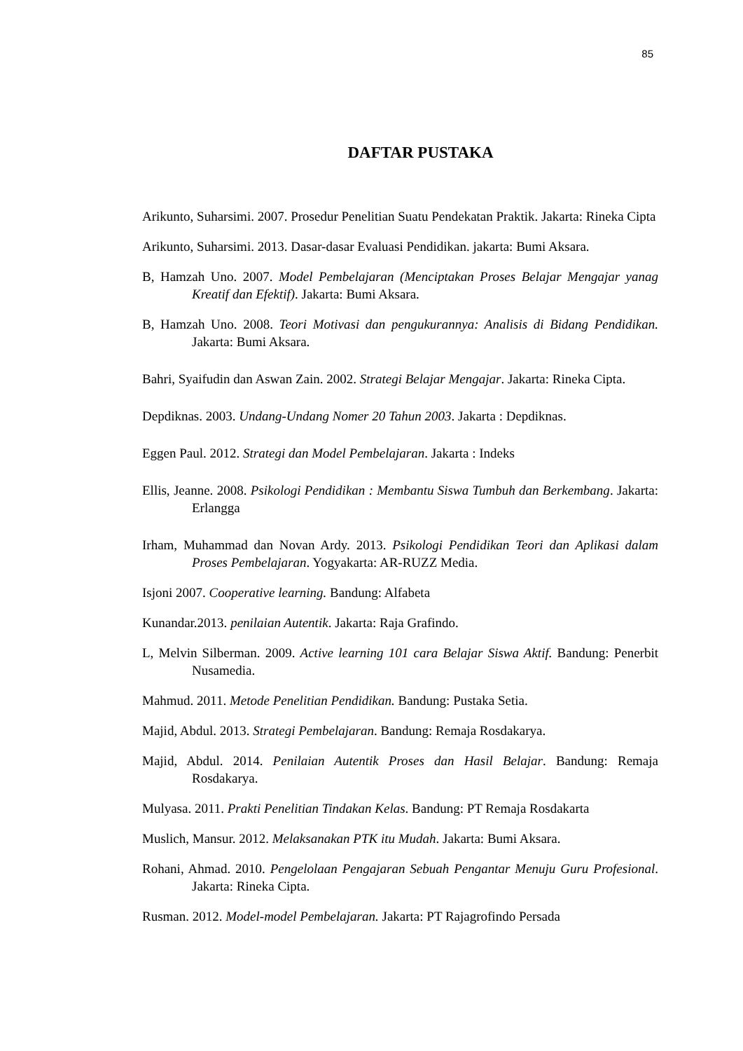85
DAFTAR PUSTAKA
Arikunto, Suharsimi. 2007. Prosedur Penelitian Suatu Pendekatan Praktik. Jakarta: Rineka Cipta
Arikunto, Suharsimi. 2013. Dasar-dasar Evaluasi Pendidikan. jakarta: Bumi Aksara.
B, Hamzah Uno. 2007. Model Pembelajaran (Menciptakan Proses Belajar Mengajar yanag Kreatif dan Efektif). Jakarta: Bumi Aksara.
B, Hamzah Uno. 2008. Teori Motivasi dan pengukurannya: Analisis di Bidang Pendidikan. Jakarta: Bumi Aksara.
Bahri, Syaifudin dan Aswan Zain. 2002. Strategi Belajar Mengajar. Jakarta: Rineka Cipta.
Depdiknas. 2003. Undang-Undang Nomer 20 Tahun 2003. Jakarta : Depdiknas.
Eggen Paul. 2012. Strategi dan Model Pembelajaran. Jakarta : Indeks
Ellis, Jeanne. 2008. Psikologi Pendidikan : Membantu Siswa Tumbuh dan Berkembang. Jakarta: Erlangga
Irham, Muhammad dan Novan Ardy. 2013. Psikologi Pendidikan Teori dan Aplikasi dalam Proses Pembelajaran. Yogyakarta: AR-RUZZ Media.
Isjoni 2007. Cooperative learning. Bandung: Alfabeta
Kunandar.2013. penilaian Autentik. Jakarta: Raja Grafindo.
L, Melvin Silberman. 2009. Active learning 101 cara Belajar Siswa Aktif. Bandung: Penerbit Nusamedia.
Mahmud. 2011. Metode Penelitian Pendidikan. Bandung: Pustaka Setia.
Majid, Abdul. 2013. Strategi Pembelajaran. Bandung: Remaja Rosdakarya.
Majid, Abdul. 2014. Penilaian Autentik Proses dan Hasil Belajar. Bandung: Remaja Rosdakarya.
Mulyasa. 2011. Prakti Penelitian Tindakan Kelas. Bandung: PT Remaja Rosdakarta
Muslich, Mansur. 2012. Melaksanakan PTK itu Mudah. Jakarta: Bumi Aksara.
Rohani, Ahmad. 2010. Pengelolaan Pengajaran Sebuah Pengantar Menuju Guru Profesional. Jakarta: Rineka Cipta.
Rusman. 2012. Model-model Pembelajaran. Jakarta: PT Rajagrofindo Persada